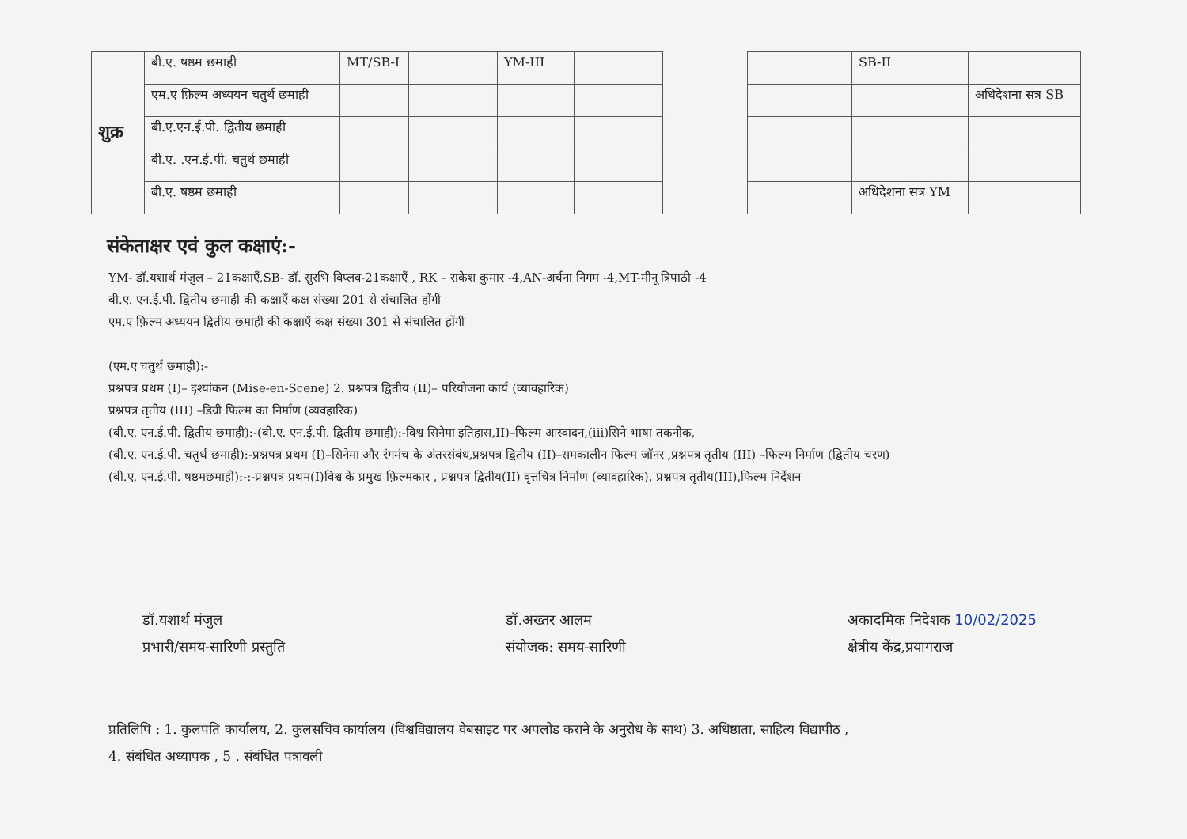| शुक्र | बी.ए. षष्ठम छमाही | MT/SB-I | | YM-III | | | | SB-II | |
| | एम.ए फ़िल्म अध्ययन चतुर्थ छमाही | | | | | | | | अधिदेशना सत्र SB |
| | बी.ए.एन.ई.पी. द्वितीय छमाही | | | | | | | | |
| | बी.ए. .एन.ई.पी. चतुर्थ छमाही | | | | | | | | |
| | बी.ए. षष्ठम छमाही | | | | | | | अधिदेशना सत्र YM | |
संकेताक्षर एवं कुल कक्षाएं:-
YM- डॉ.यशार्थ मंजुल – 21कक्षाएँ,SB- डॉ. सुरभि विप्लव-21कक्षाएँ , RK – राकेश कुमार -4,AN-अर्चना निगम -4,MT-मीनू त्रिपाठी -4
बी.ए. एन.ई.पी. द्वितीय छमाही की कक्षाएँ कक्ष संख्या 201 से संचालित होंगी
एम.ए फ़िल्म अध्ययन द्वितीय छमाही की कक्षाएँ कक्ष संख्या 301 से संचालित होंगी
(एम.ए चतुर्थ छमाही):-
प्रश्नपत्र प्रथम (I)– दृश्यांकन (Mise-en-Scene) 2. प्रश्नपत्र द्वितीय (II)– परियोजना कार्य (व्यावहारिक)
प्रश्नपत्र तृतीय (III) –डिग्री फिल्म का निर्माण (व्यवहारिक)
(बी.ए. एन.ई.पी. द्वितीय छमाही):-(बी.ए. एन.ई.पी. द्वितीय छमाही):-विश्व सिनेमा इतिहास,II)–फिल्म आस्वादन,(iii)सिने भाषा तकनीक,
(बी.ए. एन.ई.पी. चतुर्थ छमाही):-प्रश्नपत्र प्रथम (I)–सिनेमा और रंगमंच के अंतरसंबंध,प्रश्नपत्र द्वितीय (II)–समकालीन फिल्म जॉनर ,प्रश्नपत्र तृतीय (III) –फिल्म निर्माण (द्वितीय चरण)
(बी.ए. एन.ई.पी. षष्ठमछमाही):-:-प्रश्नपत्र प्रथम(I)विश्व के प्रमुख फ़िल्मकार , प्रश्नपत्र द्वितीय(II) वृत्तचित्र निर्माण (व्यावहारिक), प्रश्नपत्र तृतीय(III),फिल्म निर्देशन
डॉ.यशार्थ मंजुल
प्रभारी/समय-सारिणी प्रस्तुति
डॉ.अख्तर आलम
संयोजक: समय-सारिणी
अकादमिक निदेशक 10/02/2025
क्षेत्रीय केंद्र,प्रयागराज
प्रतिलिपि : 1. कुलपति कार्यालय, 2. कुलसचिव कार्यालय (विश्वविद्यालय वेबसाइट पर अपलोड कराने के अनुरोध के साथ) 3. अधिष्ठाता, साहित्य विद्यापीठ ,
4. संबंधित अध्यापक , 5 . संबंधित पत्रावली